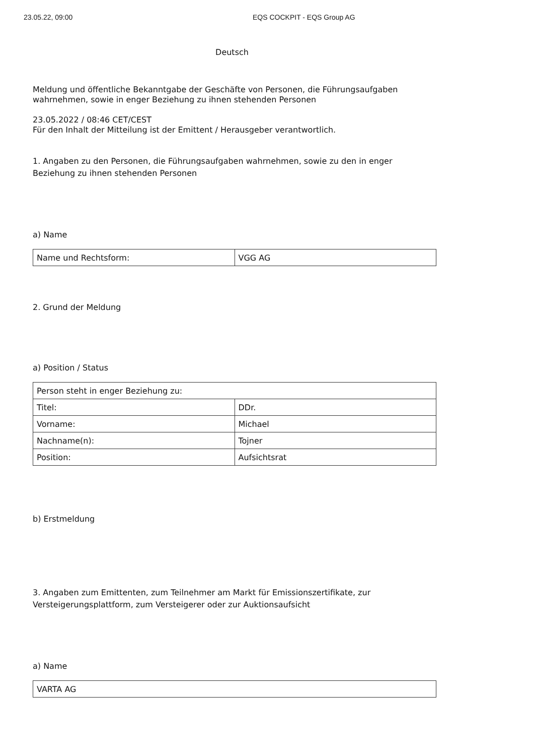23.05.22, 09:00 EQS COCKPIT - EQS Group AG
Deutsch
Meldung und öffentliche Bekanntgabe der Geschäfte von Personen, die Führungsaufgaben wahrnehmen, sowie in enger Beziehung zu ihnen stehenden Personen
23.05.2022 / 08:46 CET/CEST
Für den Inhalt der Mitteilung ist der Emittent / Herausgeber verantwortlich.
1. Angaben zu den Personen, die Führungsaufgaben wahrnehmen, sowie zu den in enger Beziehung zu ihnen stehenden Personen
a) Name
| Name und Rechtsform: | VGG AG |
2. Grund der Meldung
a) Position / Status
| Person steht in enger Beziehung zu: | |
| Titel: | DDr. |
| Vorname: | Michael |
| Nachname(n): | Tojner |
| Position: | Aufsichtsrat |
b) Erstmeldung
3. Angaben zum Emittenten, zum Teilnehmer am Markt für Emissionszertifikate, zur Versteigerungsplattform, zum Versteigerer oder zur Auktionsaufsicht
a) Name
| VARTA AG |